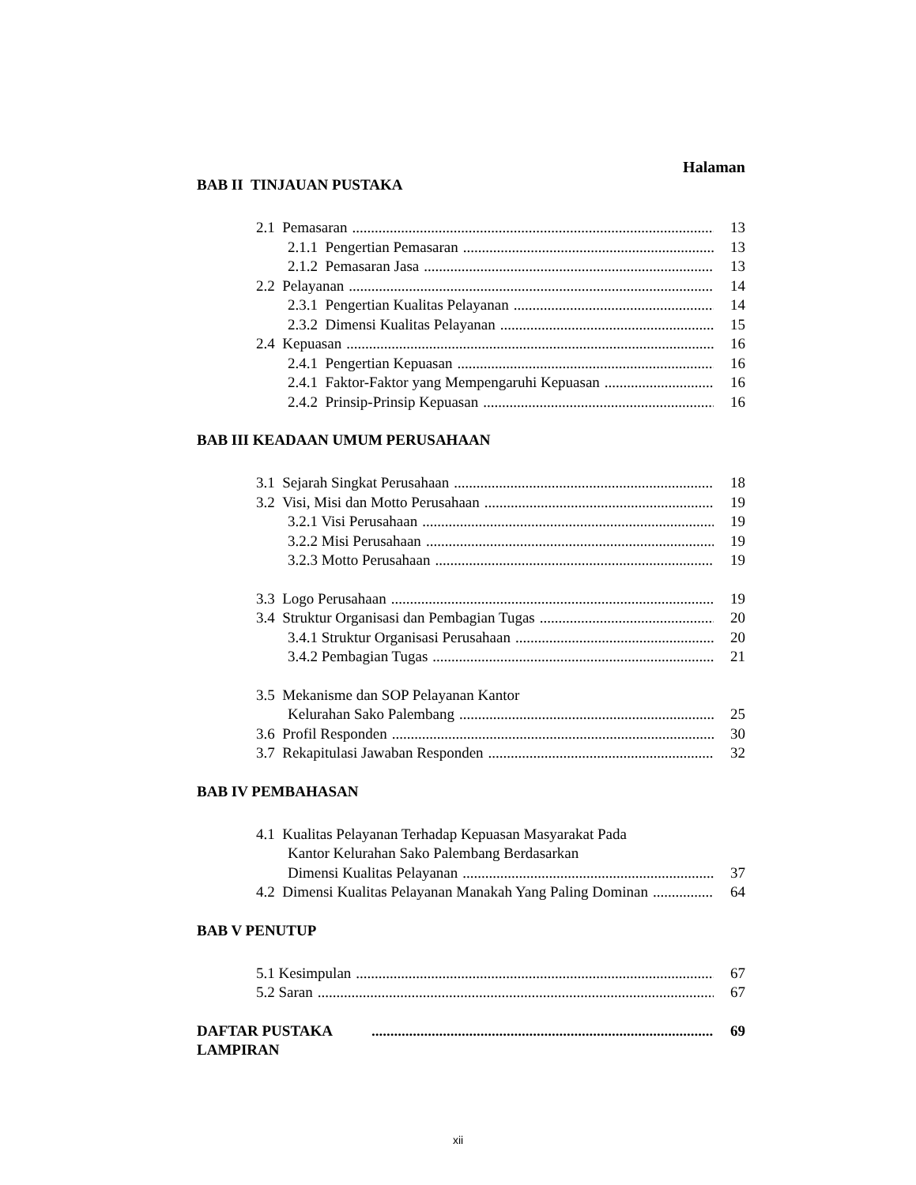Halaman
BAB II TINJAUAN PUSTAKA
2.1 Pemasaran 13
2.1.1 Pengertian Pemasaran 13
2.1.2 Pemasaran Jasa 13
2.2 Pelayanan 14
2.3.1 Pengertian Kualitas Pelayanan 14
2.3.2 Dimensi Kualitas Pelayanan 15
2.4 Kepuasan 16
2.4.1 Pengertian Kepuasan 16
2.4.1 Faktor-Faktor yang Mempengaruhi Kepuasan 16
2.4.2 Prinsip-Prinsip Kepuasan 16
BAB III KEADAAN UMUM PERUSAHAAN
3.1 Sejarah Singkat Perusahaan 18
3.2 Visi, Misi dan Motto Perusahaan 19
3.2.1 Visi Perusahaan 19
3.2.2 Misi Perusahaan 19
3.2.3 Motto Perusahaan 19
3.3 Logo Perusahaan 19
3.4 Struktur Organisasi dan Pembagian Tugas 20
3.4.1 Struktur Organisasi Perusahaan 20
3.4.2 Pembagian Tugas 21
3.5 Mekanisme dan SOP Pelayanan Kantor
Kelurahan Sako Palembang 25
3.6 Profil Responden 30
3.7 Rekapitulasi Jawaban Responden 32
BAB IV PEMBAHASAN
4.1 Kualitas Pelayanan Terhadap Kepuasan Masyarakat Pada
Kantor Kelurahan Sako Palembang Berdasarkan
Dimensi Kualitas Pelayanan 37
4.2 Dimensi Kualitas Pelayanan Manakah Yang Paling Dominan 64
BAB V PENUTUP
5.1 Kesimpulan 67
5.2 Saran 67
DAFTAR PUSTAKA 69
LAMPIRAN
xii